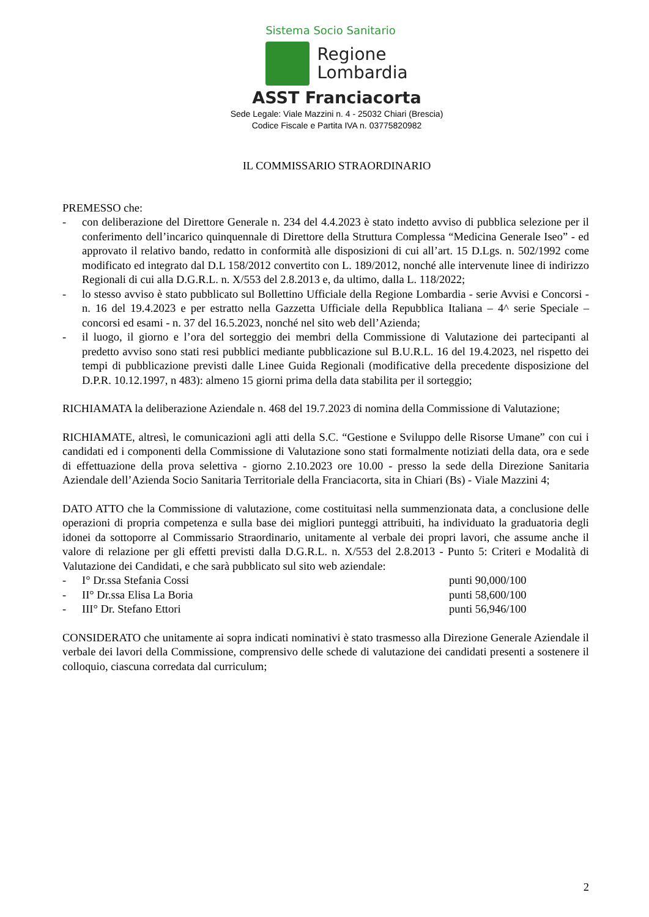Sistema Socio Sanitario
Regione
Lombardia
ASST Franciacorta
Sede Legale: Viale Mazzini n. 4 - 25032 Chiari (Brescia)
Codice Fiscale e Partita IVA n. 03775820982
IL COMMISSARIO STRAORDINARIO
PREMESSO che:
- con deliberazione del Direttore Generale n. 234 del 4.4.2023 è stato indetto avviso di pubblica selezione per il conferimento dell’incarico quinquennale di Direttore della Struttura Complessa “Medicina Generale Iseo” - ed approvato il relativo bando, redatto in conformità alle disposizioni di cui all’art. 15 D.Lgs. n. 502/1992 come modificato ed integrato dal D.L 158/2012 convertito con L. 189/2012, nonché alle intervenute linee di indirizzo Regionali di cui alla D.G.R.L. n. X/553 del 2.8.2013 e, da ultimo, dalla L. 118/2022;
- lo stesso avviso è stato pubblicato sul Bollettino Ufficiale della Regione Lombardia - serie Avvisi e Concorsi - n. 16 del 19.4.2023 e per estratto nella Gazzetta Ufficiale della Repubblica Italiana – 4^ serie Speciale – concorsi ed esami - n. 37 del 16.5.2023, nonché nel sito web dell’Azienda;
- il luogo, il giorno e l’ora del sorteggio dei membri della Commissione di Valutazione dei partecipanti al predetto avviso sono stati resi pubblici mediante pubblicazione sul B.U.R.L. 16 del 19.4.2023, nel rispetto dei tempi di pubblicazione previsti dalle Linee Guida Regionali (modificative della precedente disposizione del D.P.R. 10.12.1997, n 483): almeno 15 giorni prima della data stabilita per il sorteggio;
RICHIAMATA la deliberazione Aziendale n. 468 del 19.7.2023 di nomina della Commissione di Valutazione;
RICHIAMATE, altresì, le comunicazioni agli atti della S.C. “Gestione e Sviluppo delle Risorse Umane” con cui i candidati ed i componenti della Commissione di Valutazione sono stati formalmente notiziati della data, ora e sede di effettuazione della prova selettiva - giorno 2.10.2023 ore 10.00 - presso la sede della Direzione Sanitaria Aziendale dell’Azienda Socio Sanitaria Territoriale della Franciacorta, sita in Chiari (Bs) - Viale Mazzini 4;
DATO ATTO che la Commissione di valutazione, come costituitasi nella summenzionata data, a conclusione delle operazioni di propria competenza e sulla base dei migliori punteggi attribuiti, ha individuato la graduatoria degli idonei da sottoporre al Commissario Straordinario, unitamente al verbale dei propri lavori, che assume anche il valore di relazione per gli effetti previsti dalla D.G.R.L. n. X/553 del 2.8.2013 - Punto 5: Criteri e Modalità di Valutazione dei Candidati, e che sarà pubblicato sul sito web aziendale:
- I° Dr.ssa Stefania Cossi punti 90,000/100
- II° Dr.ssa Elisa La Boria punti 58,600/100
- III° Dr. Stefano Ettori punti 56,946/100
CONSIDERATO che unitamente ai sopra indicati nominativi è stato trasmesso alla Direzione Generale Aziendale il verbale dei lavori della Commissione, comprensivo delle schede di valutazione dei candidati presenti a sostenere il colloquio, ciascuna corredata dal curriculum;
2